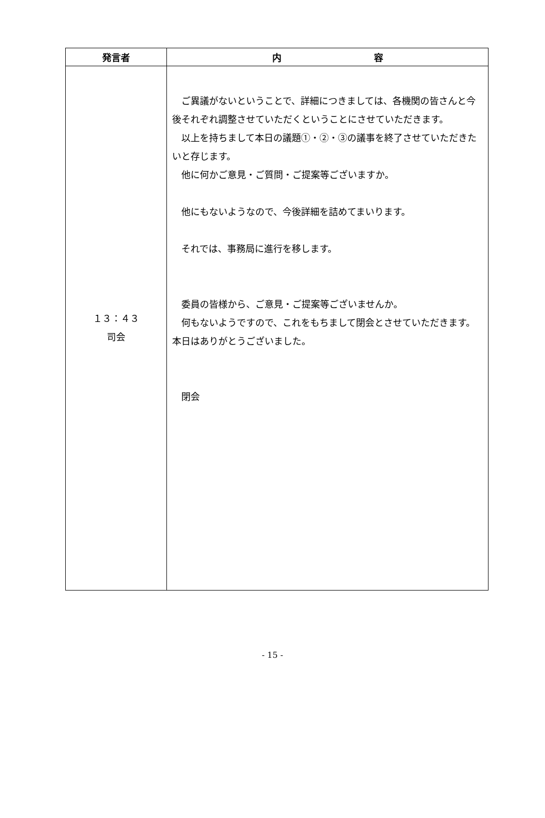| 発言者 | 内 容 |
| --- | --- |
| １３：４３ 司会 | ご異議がないということで、詳細につきましては、各機関の皆さんと今後それぞれ調整させていただくということにさせていただきます。 以上を持ちまして本日の議題①・②・③の議事を終了させていただきたいと存じます。 他に何かご意見・ご質問・ご提案等ございますか。 他にもないようなので、今後詳細を詰めてまいります。 それでは、事務局に進行を移します。 委員の皆様から、ご意見・ご提案等ございませんか。 何もないようですので、これをもちまして閉会とさせていただきます。 本日はありがとうございました。 閉会 |
- 15 -